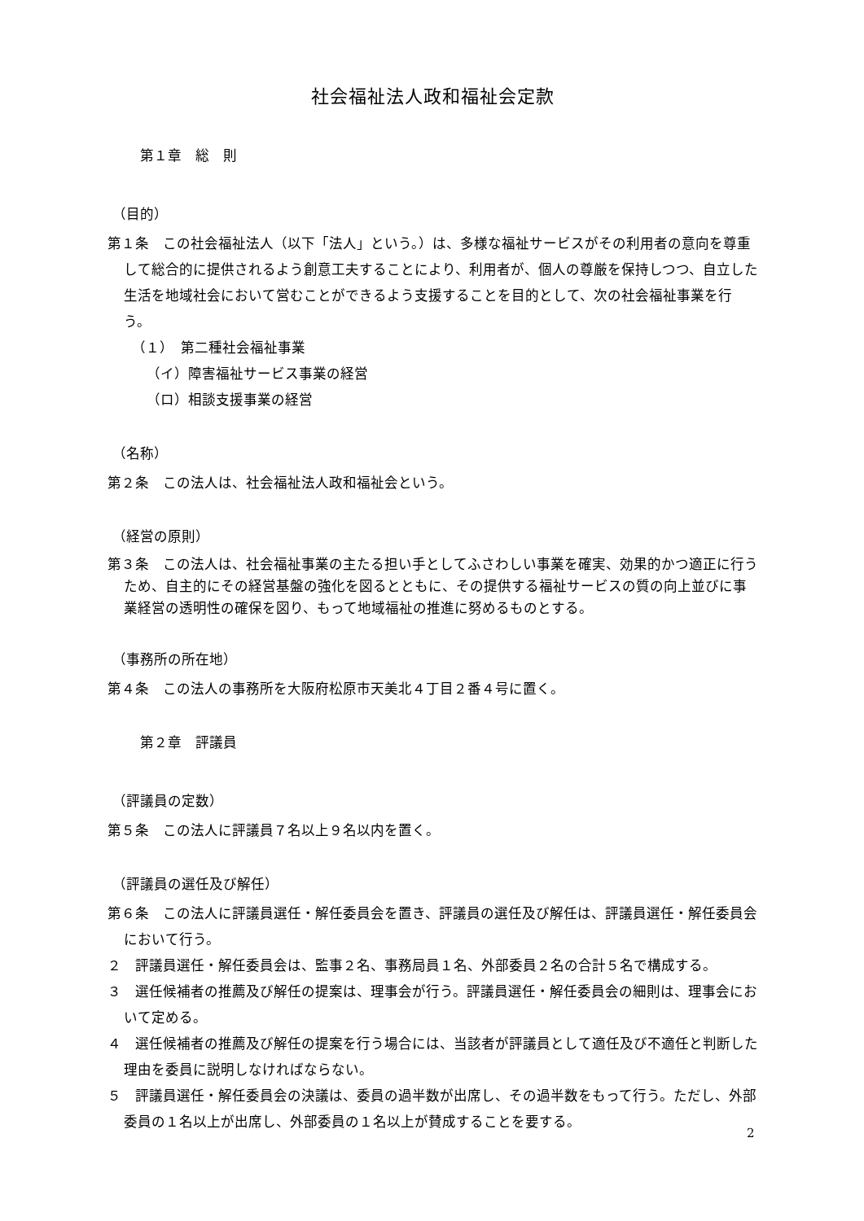社会福祉法人政和福祉会定款
第１章　総　則
（目的）
第１条　この社会福祉法人（以下「法人」という。）は、多様な福祉サービスがその利用者の意向を尊重して総合的に提供されるよう創意工夫することにより、利用者が、個人の尊厳を保持しつつ、自立した生活を地域社会において営むことができるよう支援することを目的として、次の社会福祉事業を行う。
（１）　第二種社会福祉事業
（イ）障害福祉サービス事業の経営
（ロ）相談支援事業の経営
（名称）
第２条　この法人は、社会福祉法人政和福祉会という。
（経営の原則）
第３条　この法人は、社会福祉事業の主たる担い手としてふさわしい事業を確実、効果的かつ適正に行うため、自主的にその経営基盤の強化を図るとともに、その提供する福祉サービスの質の向上並びに事業経営の透明性の確保を図り、もって地域福祉の推進に努めるものとする。
（事務所の所在地）
第４条　この法人の事務所を大阪府松原市天美北４丁目２番４号に置く。
第２章　評議員
（評議員の定数）
第５条　この法人に評議員７名以上９名以内を置く。
（評議員の選任及び解任）
第６条　この法人に評議員選任・解任委員会を置き、評議員の選任及び解任は、評議員選任・解任委員会において行う。
２　評議員選任・解任委員会は、監事２名、事務局員１名、外部委員２名の合計５名で構成する。
３　選任候補者の推薦及び解任の提案は、理事会が行う。評議員選任・解任委員会の細則は、理事会において定める。
４　選任候補者の推薦及び解任の提案を行う場合には、当該者が評議員として適任及び不適任と判断した理由を委員に説明しなければならない。
５　評議員選任・解任委員会の決議は、委員の過半数が出席し、その過半数をもって行う。ただし、外部委員の１名以上が出席し、外部委員の１名以上が賛成することを要する。
2